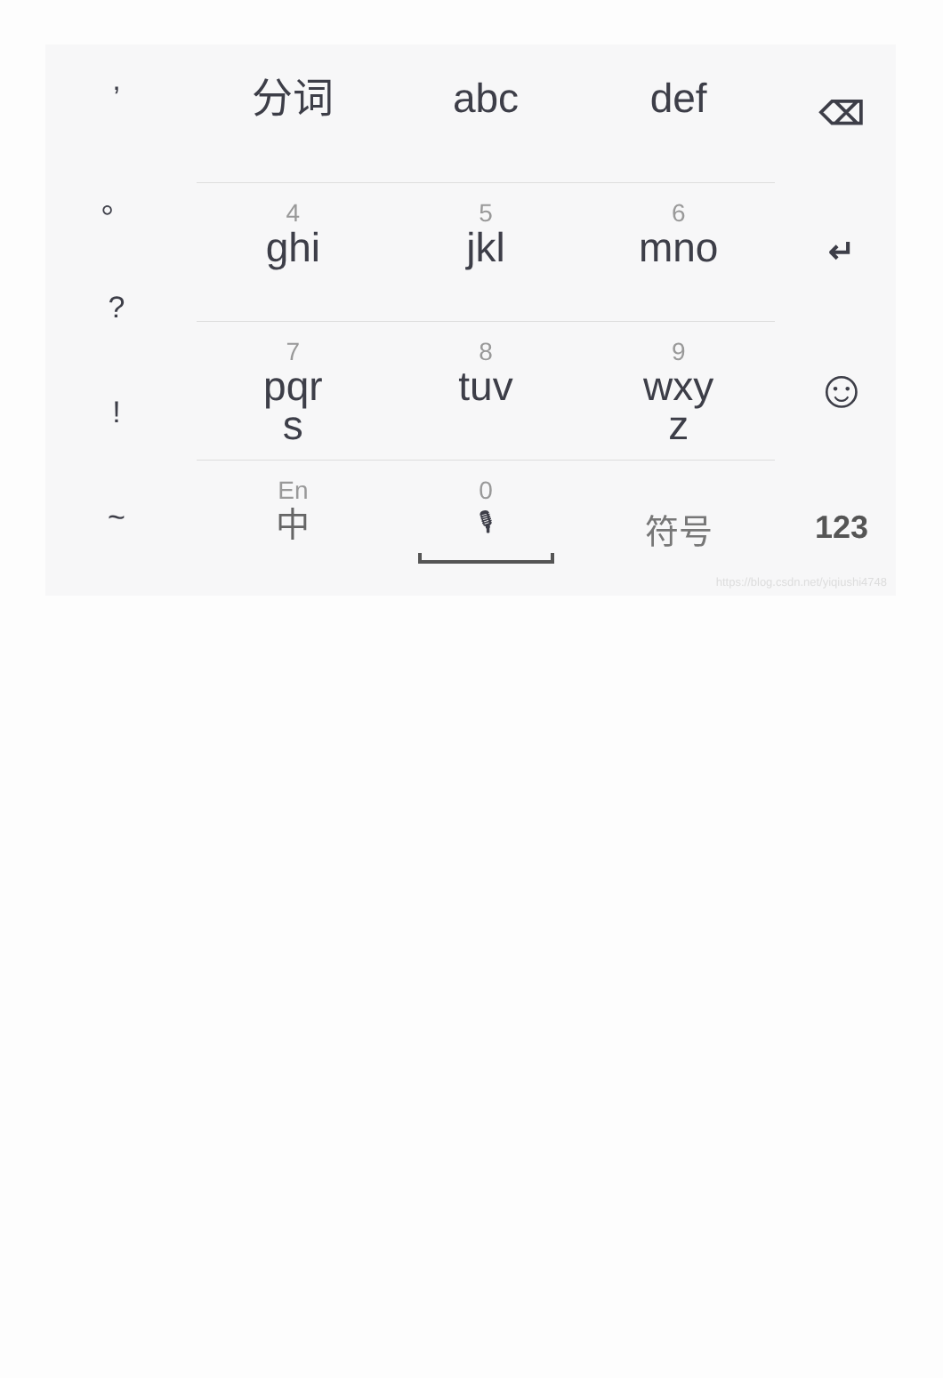’
。
?
!
~
分词 abc def
4
ghi
5
jkl
6
mno
7
pqr
s
8
tuv
9
wxy
z
En
中
0
🎙
符号
⌫
↵
☺
123
https://blog.csdn.net/yiqiushi4748